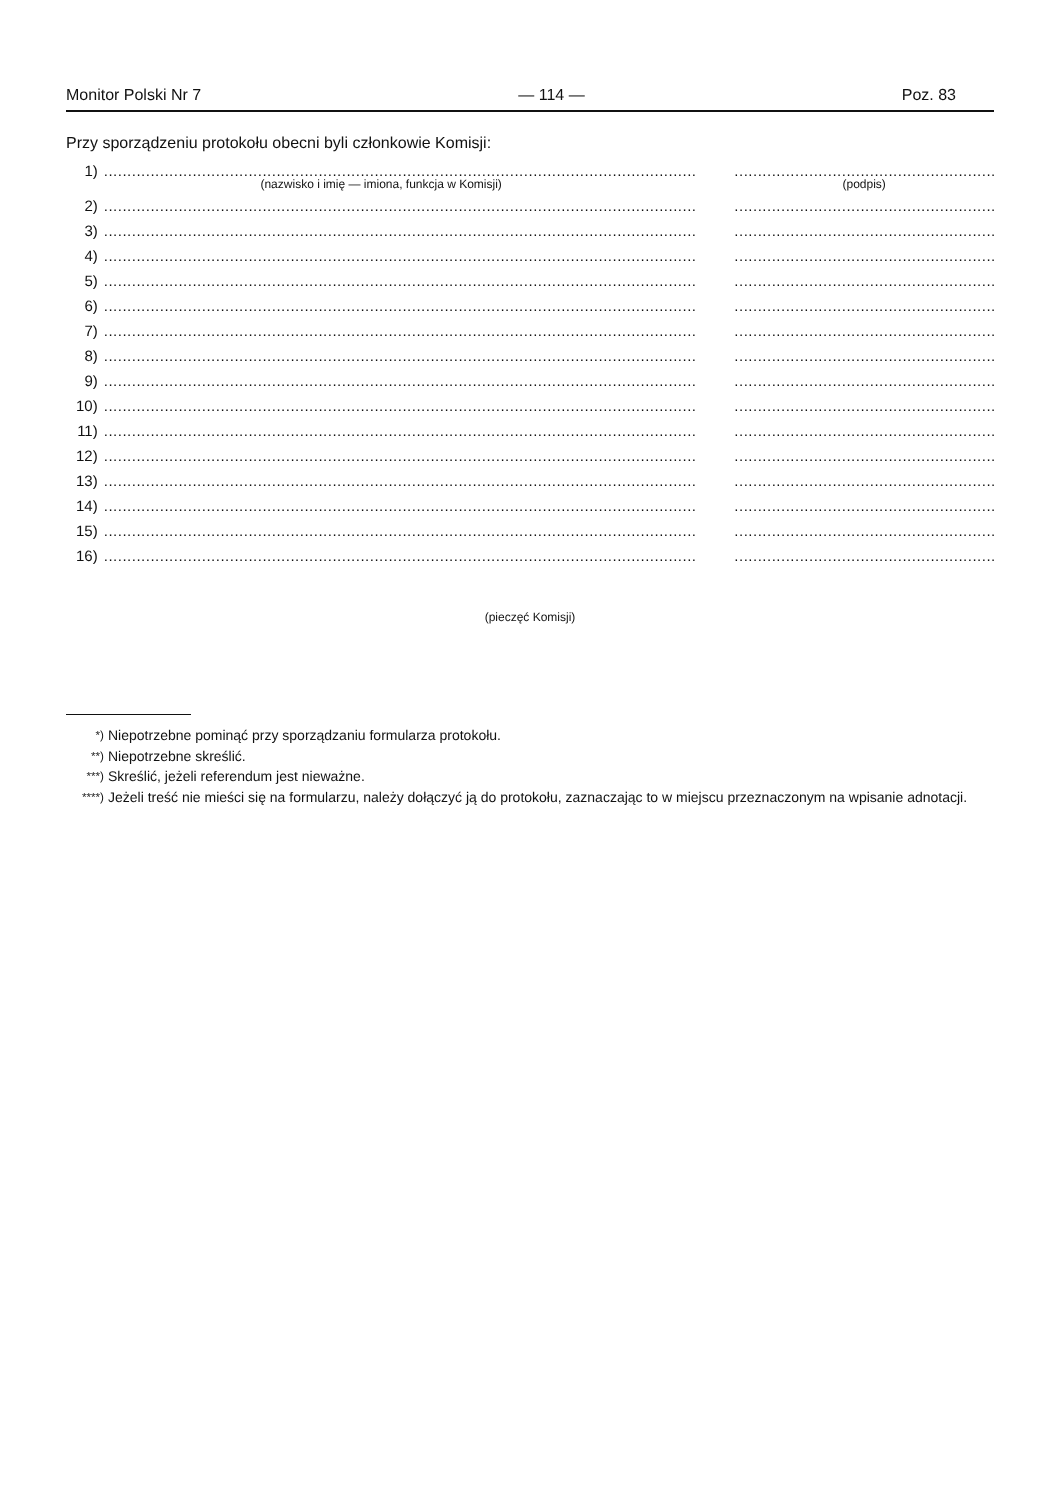Monitor Polski Nr 7 — 114 — Poz. 83
Przy sporządzeniu protokołu obecni byli członkowie Komisji:
1)................................................................................................................................................................................................................
(nazwisko i imię — imiona, funkcja w Komisji) (podpis)
2)................................................................................................................................................................................................................
3)................................................................................................................................................................................................................
4)................................................................................................................................................................................................................
5)................................................................................................................................................................................................................
6)................................................................................................................................................................................................................
7)................................................................................................................................................................................................................
8)................................................................................................................................................................................................................
9)................................................................................................................................................................................................................
10)................................................................................................................................................................................................................
11)................................................................................................................................................................................................................
12)................................................................................................................................................................................................................
13)................................................................................................................................................................................................................
14)................................................................................................................................................................................................................
15)................................................................................................................................................................................................................
16)................................................................................................................................................................................................................
(pieczęć Komisji)
<sup>*)</sup> Niepotrzebne pominąć przy sporządzaniu formularza protokołu.
<sup>**)</sup> Niepotrzebne skreślić.
<sup>***)</sup> Skreślić, jeżeli referendum jest nieważne.
<sup>****)</sup> Jeżeli treść nie mieści się na formularzu, należy dołączyć ją do protokołu, zaznaczając to w miejscu przeznaczonym na wpisanie adnotacji.